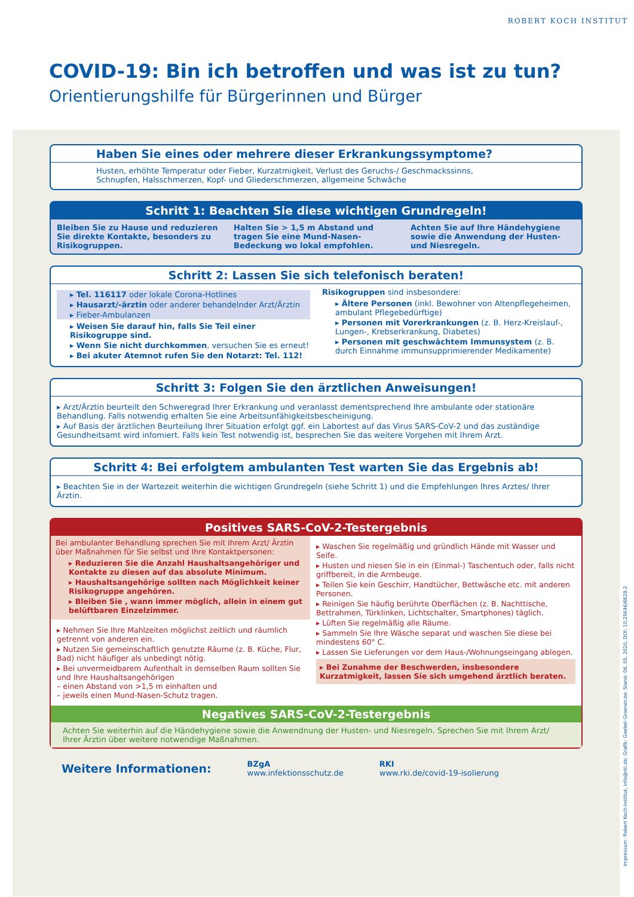ROBERT KOCH INSTITUT
COVID-19: Bin ich betroffen und was ist zu tun?
Orientierungshilfe für Bürgerinnen und Bürger
Haben Sie eines oder mehrere dieser Erkrankungssymptome?
Husten, erhöhte Temperatur oder Fieber, Kurzatmigkeit, Verlust des Geruchs-/ Geschmackssinns, Schnupfen, Halsschmerzen, Kopf- und Gliederschmerzen, allgemeine Schwäche
Schritt 1: Beachten Sie diese wichtigen Grundregeln!
Bleiben Sie zu Hause und reduzieren Sie direkte Kontakte, besonders zu Risikogruppen.
Halten Sie > 1,5 m Abstand und tragen Sie eine Mund-Nasen-Bedeckung wo lokal empfohlen.
Achten Sie auf Ihre Händehygiene sowie die Anwendung der Husten- und Niesregeln.
Schritt 2: Lassen Sie sich telefonisch beraten!
▸ Tel. 116117 oder lokale Corona-Hotlines
▸ Hausarzt/-ärztin oder anderer behandelnder Arzt/Ärztin
▸ Fieber-Ambulanzen
▸ Weisen Sie darauf hin, falls Sie Teil einer Risikogruppe sind.
▸ Wenn Sie nicht durchkommen, versuchen Sie es erneut!
▸ Bei akuter Atemnot rufen Sie den Notarzt: Tel. 112!
Risikogruppen sind insbesondere:
▸ Ältere Personen (inkl. Bewohner von Altenpflegeheimen, ambulant Pflegebedürftige)
▸ Personen mit Vorerkrankungen (z. B. Herz-Kreislauf-, Lungen-, Krebserkrankung, Diabetes)
▸ Personen mit geschwächtem Immunsystem (z. B. durch Einnahme immunsupprimierender Medikamente)
Schritt 3: Folgen Sie den ärztlichen Anweisungen!
▸ Arzt/Ärztin beurteilt den Schweregrad Ihrer Erkrankung und veranlasst dementsprechend Ihre ambulante oder stationäre Behandlung. Falls notwendig erhalten Sie eine Arbeitsunfähigkeitsbescheinigung.
▸ Auf Basis der ärztlichen Beurteilung Ihrer Situation erfolgt ggf. ein Labortest auf das Virus SARS-CoV-2 und das zuständige Gesundheitsamt wird infomiert. Falls kein Test notwendig ist, besprechen Sie das weitere Vorgehen mit Ihrem Arzt.
Schritt 4: Bei erfolgtem ambulanten Test warten Sie das Ergebnis ab!
▸ Beachten Sie in der Wartezeit weiterhin die wichtigen Grundregeln (siehe Schritt 1) und die Empfehlungen Ihres Arztes/ Ihrer Ärztin.
Positives SARS-CoV-2-Testergebnis
Bei ambulanter Behandlung sprechen Sie mit Ihrem Arzt/ Ärztin über Maßnahmen für Sie selbst und Ihre Kontaktpersonen:
▸ Reduzieren Sie die Anzahl Haushaltsangehöriger und Kontakte zu diesen auf das absolute Minimum.
▸ Haushaltsangehörige sollten nach Möglichkeit keiner Risikogruppe angehören.
▸ Bleiben Sie , wann immer möglich, allein in einem gut belüftbaren Einzelzimmer.
▸ Nehmen Sie Ihre Mahlzeiten möglichst zeitlich und räumlich getrennt von anderen ein.
▸ Nutzen Sie gemeinschaftlich genutzte Räume (z. B. Küche, Flur, Bad) nicht häufiger als unbedingt nötig.
▸ Bei unvermeidbarem Aufenthalt in demselben Raum sollten Sie und Ihre Haushaltsangehörigen
– einen Abstand von >1,5 m einhalten und
– jeweils einen Mund-Nasen-Schutz tragen.
▸ Waschen Sie regelmäßig und gründlich Hände mit Wasser und Seife.
▸ Husten und niesen Sie in ein (Einmal-) Taschentuch oder, falls nicht griffbereit, in die Armbeuge.
▸ Teilen Sie kein Geschirr, Handtücher, Bettwäsche etc. mit anderen Personen.
▸ Reinigen Sie häufig berührte Oberflächen (z. B. Nachttische, Bettrahmen, Türklinken, Lichtschalter, Smartphones) täglich.
▸ Lüften Sie regelmäßig alle Räume.
▸ Sammeln Sie Ihre Wäsche separat und waschen Sie diese bei mindestens 60° C.
▸ Lassen Sie Lieferungen vor dem Haus-/Wohnungseingang ablegen.
▸ Bei Zunahme der Beschwerden, insbesondere Kurzatmigkeit, lassen Sie sich umgehend ärztlich beraten.
Negatives SARS-CoV-2-Testergebnis
Achten Sie weiterhin auf die Händehygiene sowie die Anwendnung der Husten- und Niesregeln. Sprechen Sie mit Ihrem Arzt/ Ihrer Ärztin über weitere notwendige Maßnahmen.
Weitere Informationen:
BZgA
www.infektionsschutz.de
RKI
www.rki.de/covid-19-isolierung
Impressum: Robert Koch-Institut, info@rki.de; Grafik: Goebel-Groener.de; Stand: 06. 05. 2020, DOI: 10.25646/6629.2